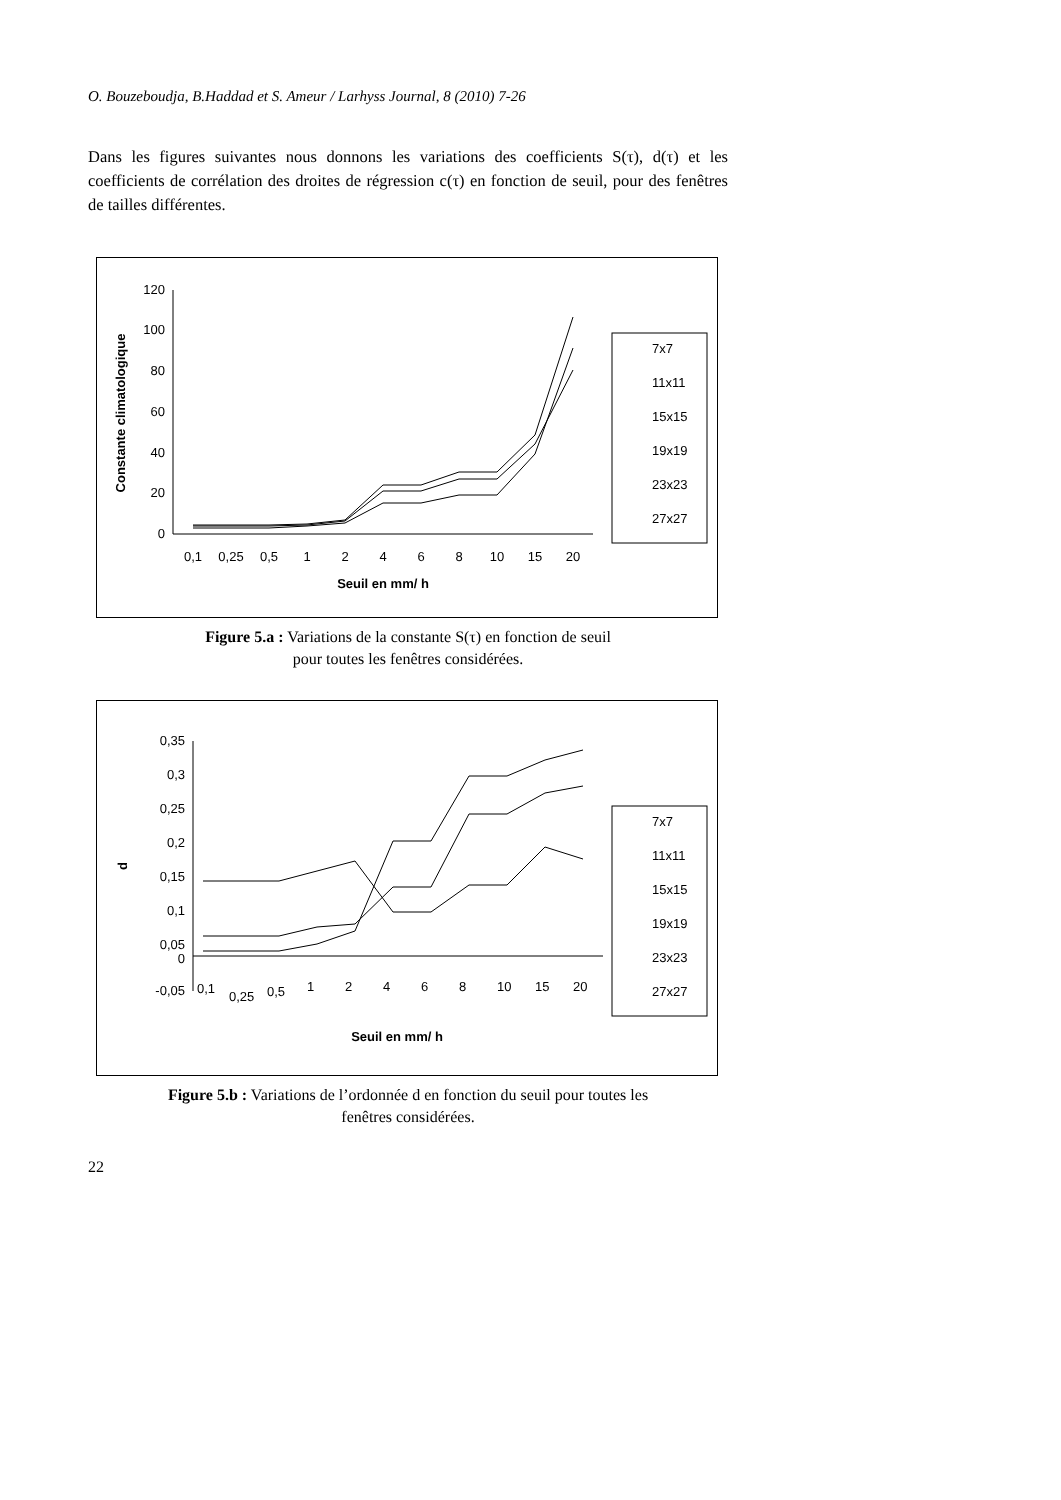O. Bouzeboudja, B.Haddad et S. Ameur / Larhyss Journal, 8 (2010) 7-26
Dans les figures suivantes nous donnons les variations des coefficients S(τ), d(τ) et les coefficients de corrélation des droites de régression c(τ) en fonction de seuil, pour des fenêtres de tailles différentes.
120
100
80
60
40
20
0
0,1
0,25
0,5
1
2
4
6
8
10
15
20
Seuil en mm/ h
Constante climatologique
7x7
11x11
15x15
19x19
23x23
27x27
Figure 5.a : Variations de la constante S(τ) en fonction de seuil
pour toutes les fenêtres considérées.
0,35
0,3
0,25
0,2
0,15
0,1
0,05
0
-0,05
0,1
0,25
0,5
1
2
4
6
8
10
15
20
Seuil en mm/ h
d
7x7
11x11
15x15
19x19
23x23
27x27
Figure 5.b : Variations de l’ordonnée d en fonction du seuil pour toutes les
fenêtres considérées.
22